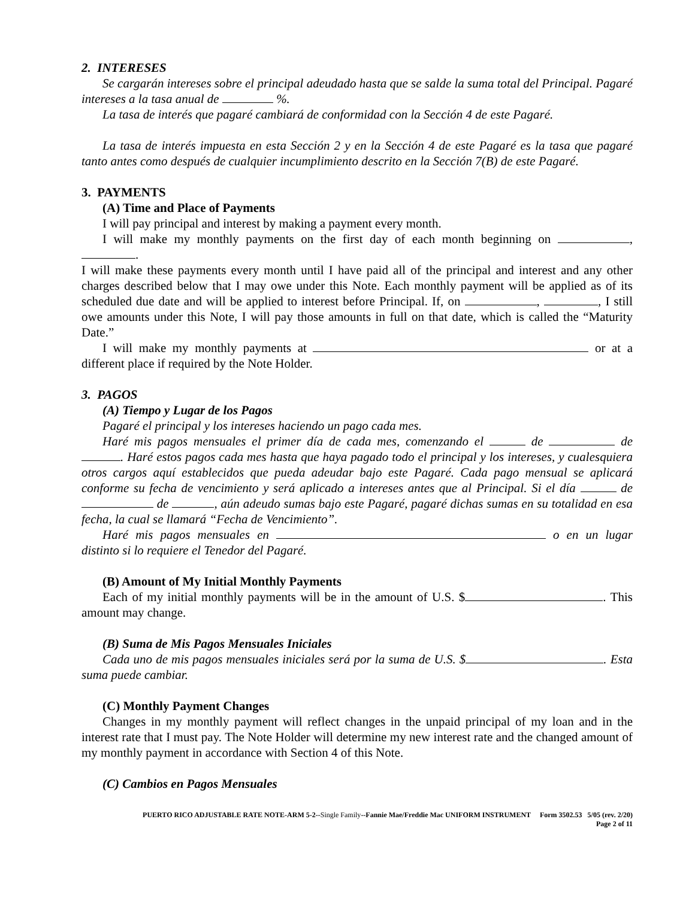2. INTERESES
Se cargarán intereses sobre el principal adeudado hasta que se salde la suma total del Principal. Pagaré intereses a la tasa anual de %.
La tasa de interés que pagaré cambiará de conformidad con la Sección 4 de este Pagaré.
La tasa de interés impuesta en esta Sección 2 y en la Sección 4 de este Pagaré es la tasa que pagaré tanto antes como después de cualquier incumplimiento descrito en la Sección 7(B) de este Pagaré.
3. PAYMENTS
(A) Time and Place of Payments
I will pay principal and interest by making a payment every month.
I will make my monthly payments on the first day of each month beginning on , .
I will make these payments every month until I have paid all of the principal and interest and any other charges described below that I may owe under this Note. Each monthly payment will be applied as of its scheduled due date and will be applied to interest before Principal. If, on , , I still owe amounts under this Note, I will pay those amounts in full on that date, which is called the “Maturity Date.”
I will make my monthly payments at or at a different place if required by the Note Holder.
3. PAGOS
(A) Tiempo y Lugar de los Pagos
Pagaré el principal y los intereses haciendo un pago cada mes.
Haré mis pagos mensuales el primer día de cada mes, comenzando el de de . Haré estos pagos cada mes hasta que haya pagado todo el principal y los intereses, y cualesquiera otros cargos aquí establecidos que pueda adeudar bajo este Pagaré. Cada pago mensual se aplicará conforme su fecha de vencimiento y será aplicado a intereses antes que al Principal. Si el día de de , aún adeudo sumas bajo este Pagaré, pagaré dichas sumas en su totalidad en esa fecha, la cual se llamará “Fecha de Vencimiento”.
Haré mis pagos mensuales en o en un lugar distinto si lo requiere el Tenedor del Pagaré.
(B) Amount of My Initial Monthly Payments
Each of my initial monthly payments will be in the amount of U.S. $ . This amount may change.
(B) Suma de Mis Pagos Mensuales Iniciales
Cada uno de mis pagos mensuales iniciales será por la suma de U.S. $ . Esta suma puede cambiar.
(C) Monthly Payment Changes
Changes in my monthly payment will reflect changes in the unpaid principal of my loan and in the interest rate that I must pay. The Note Holder will determine my new interest rate and the changed amount of my monthly payment in accordance with Section 4 of this Note.
(C) Cambios en Pagos Mensuales
PUERTO RICO ADJUSTABLE RATE NOTE-ARM 5-2--Single Family--Fannie Mae/Freddie Mac UNIFORM INSTRUMENT Form 3502.53 5/05 (rev. 2/20)
Page 2 of 11